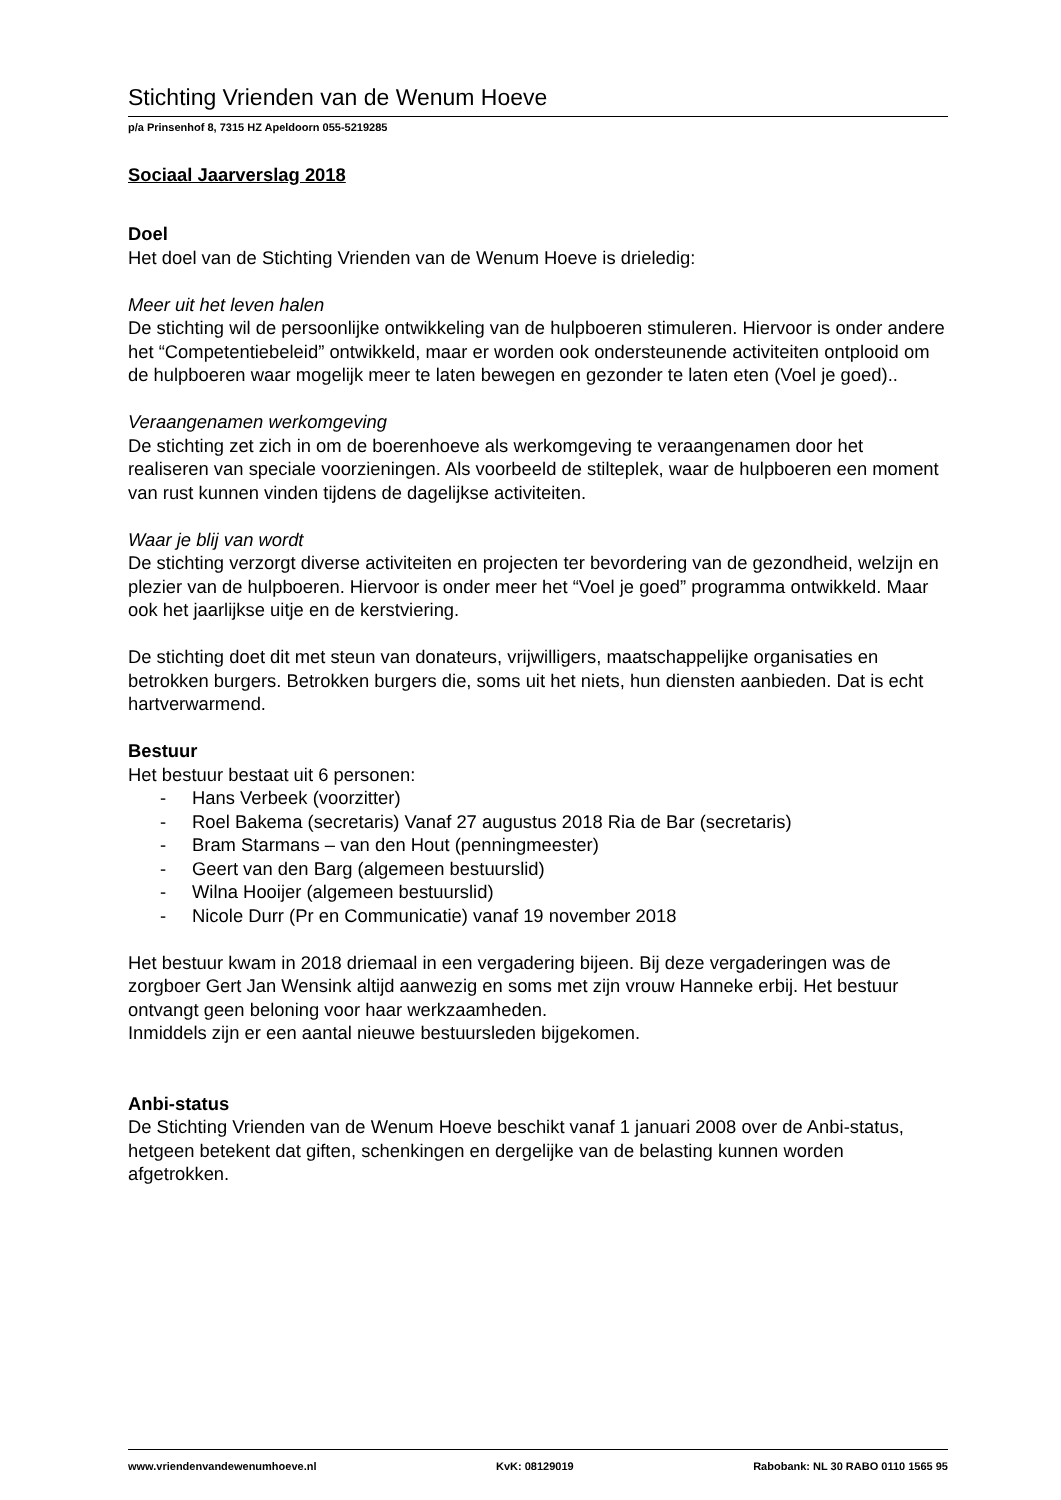Stichting Vrienden van de Wenum Hoeve
p/a Prinsenhof 8, 7315 HZ Apeldoorn 055-5219285
Sociaal Jaarverslag 2018
Doel
Het doel van de Stichting Vrienden van de Wenum Hoeve is drieledig:
Meer uit het leven halen
De stichting wil de persoonlijke ontwikkeling van de hulpboeren stimuleren. Hiervoor is onder andere het “Competentiebeleid” ontwikkeld, maar er worden ook ondersteunende activiteiten ontplooid om de hulpboeren waar mogelijk meer te laten bewegen en gezonder te laten eten (Voel je goed)..
Veraangenamen werkomgeving
De stichting zet zich in om de boerenhoeve als werkomgeving te veraangenamen door het realiseren van speciale voorzieningen. Als voorbeeld de stilteplek, waar de hulpboeren een moment van rust kunnen vinden tijdens de dagelijkse activiteiten.
Waar je blij van wordt
De stichting verzorgt diverse activiteiten en projecten ter bevordering van de gezondheid, welzijn en plezier van de hulpboeren. Hiervoor is onder meer het “Voel je goed” programma ontwikkeld. Maar ook het jaarlijkse uitje en de kerstviering.
De stichting doet dit met steun van donateurs, vrijwilligers, maatschappelijke organisaties en betrokken burgers. Betrokken burgers die, soms uit het niets, hun diensten aanbieden. Dat is echt hartverwarmend.
Bestuur
Het bestuur bestaat uit 6 personen:
- Hans Verbeek (voorzitter)
- Roel Bakema (secretaris) Vanaf 27 augustus 2018 Ria de Bar (secretaris)
- Bram Starmans – van den Hout (penningmeester)
- Geert van den Barg (algemeen bestuurslid)
- Wilna Hooijer (algemeen bestuurslid)
- Nicole Durr (Pr en Communicatie) vanaf 19 november 2018
Het bestuur kwam in 2018 driemaal in een vergadering bijeen. Bij deze vergaderingen was de zorgboer Gert Jan Wensink altijd aanwezig en soms met zijn vrouw Hanneke erbij. Het bestuur ontvangt geen beloning voor haar werkzaamheden.
Inmiddels zijn er een aantal nieuwe bestuursleden bijgekomen.
Anbi-status
De Stichting Vrienden van de Wenum Hoeve beschikt vanaf 1 januari 2008 over de Anbi-status, hetgeen betekent dat giften, schenkingen en dergelijke van de belasting kunnen worden afgetrokken.
www.vriendenvandewenumhoeve.nl KvK: 08129019 Rabobank: NL 30 RABO 0110 1565 95